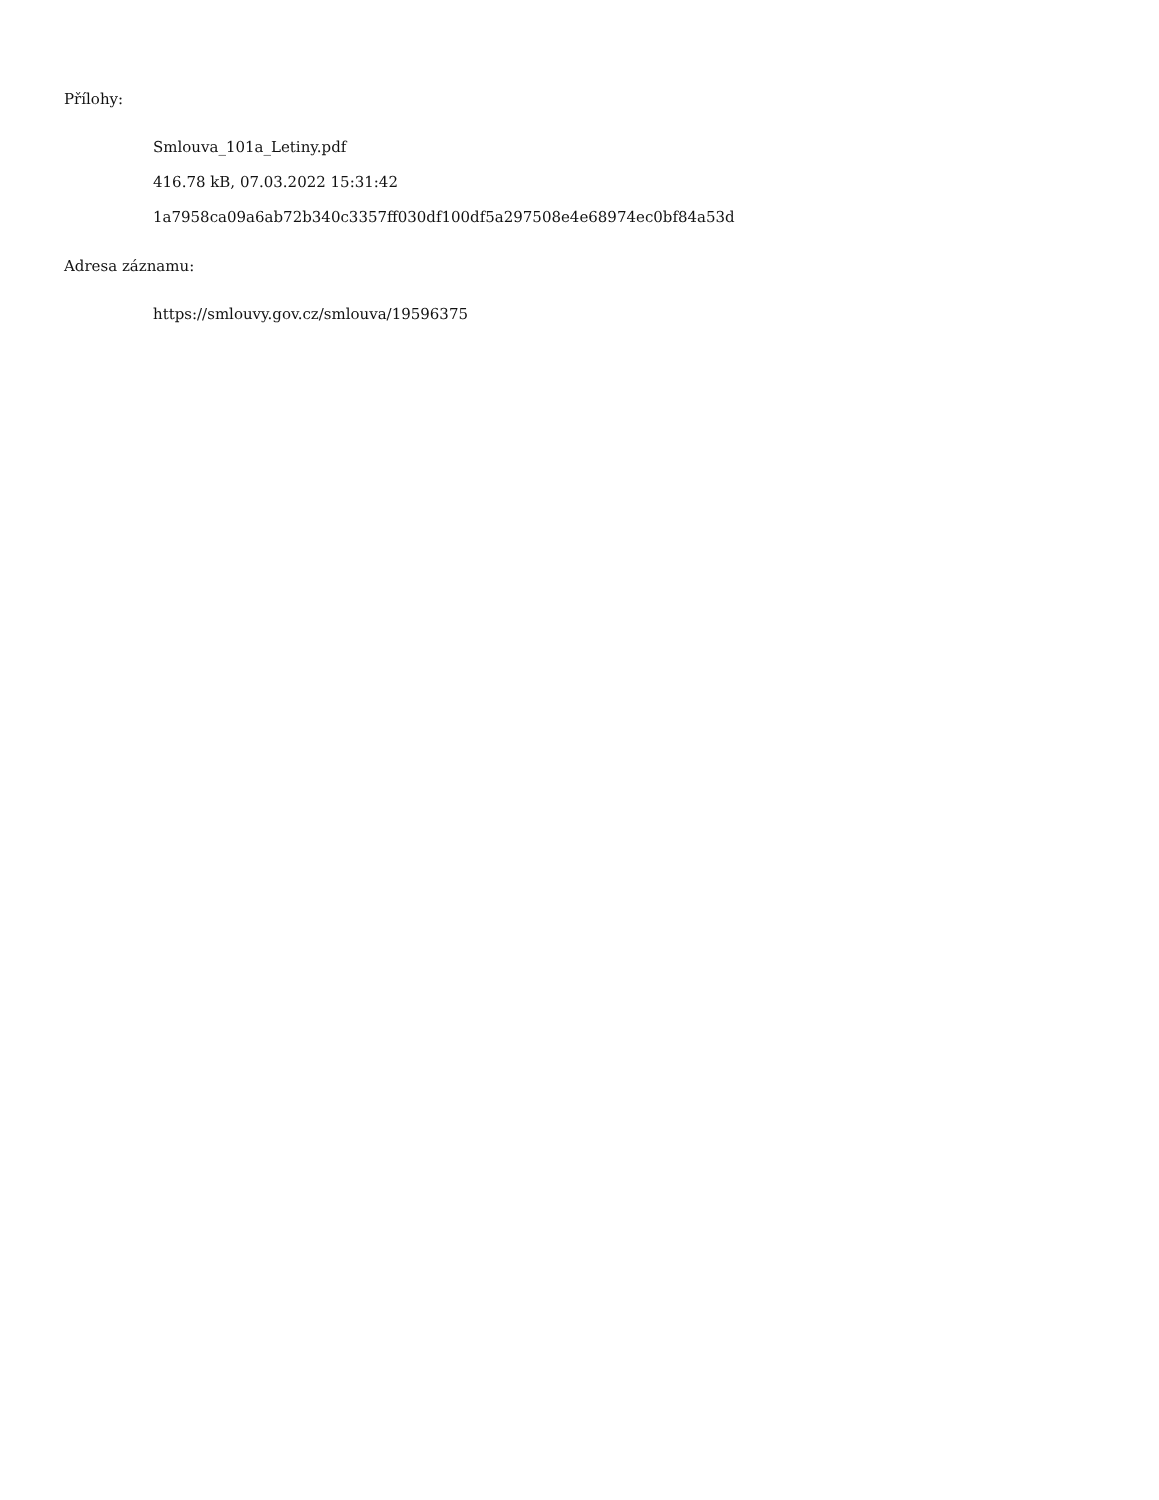Přílohy:
Smlouva_101a_Letiny.pdf
416.78 kB, 07.03.2022 15:31:42
1a7958ca09a6ab72b340c3357ff030df100df5a297508e4e68974ec0bf84a53d
Adresa záznamu:
https://smlouvy.gov.cz/smlouva/19596375